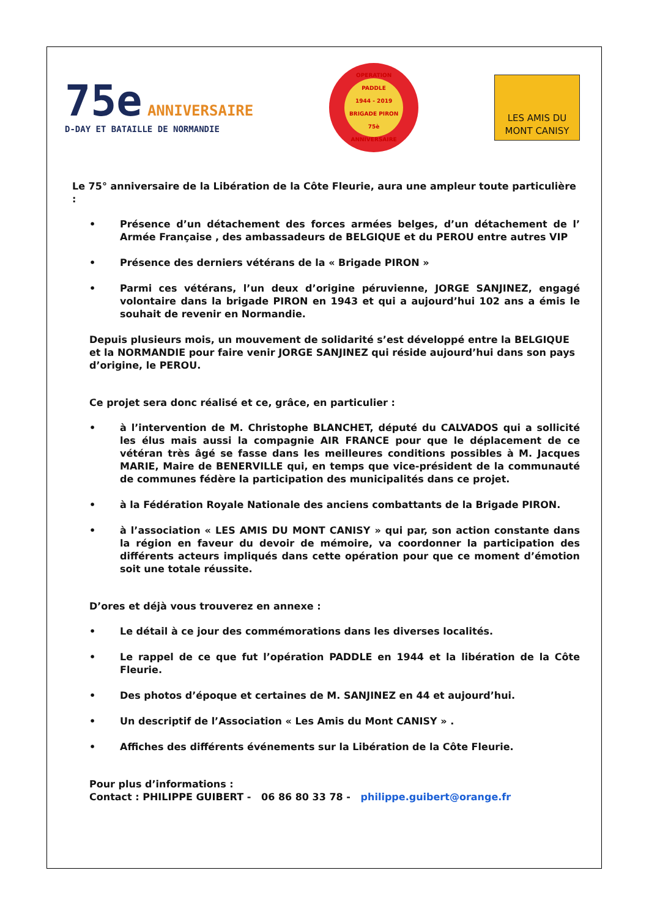75e ANNIVERSAIRE
D-DAY ET BATAILLE DE NORMANDIE
OPERATION PADDLE
1944 - 2019
BRIGADE PIRON
75è ANNIVERSAIRE
LES AMIS DU
MONT CANISY
Le 75° anniversaire de la Libération de la Côte Fleurie, aura une ampleur toute particulière :
• Présence d’un détachement des forces armées belges, d’un détachement de l’ Armée Française , des ambassadeurs de BELGIQUE et du PEROU entre autres VIP
• Présence des derniers vétérans de la « Brigade PIRON »
• Parmi ces vétérans, l’un deux d’origine péruvienne, JORGE SANJINEZ, engagé volontaire dans la brigade PIRON en 1943 et qui a aujourd’hui 102 ans a émis le souhait de revenir en Normandie.
Depuis plusieurs mois, un mouvement de solidarité s’est développé entre la BELGIQUE et la NORMANDIE pour faire venir JORGE SANJINEZ qui réside aujourd’hui dans son pays d’origine, le PEROU.
Ce projet sera donc réalisé et ce, grâce, en particulier :
• à l’intervention de M. Christophe BLANCHET, député du CALVADOS qui a sollicité les élus mais aussi la compagnie AIR FRANCE pour que le déplacement de ce vétéran très âgé se fasse dans les meilleures conditions possibles à M. Jacques MARIE, Maire de BENERVILLE qui, en temps que vice-président de la communauté de communes fédère la participation des municipalités dans ce projet.
• à la Fédération Royale Nationale des anciens combattants de la Brigade PIRON.
• à l’association « LES AMIS DU MONT CANISY » qui par, son action constante dans la région en faveur du devoir de mémoire, va coordonner la participation des différents acteurs impliqués dans cette opération pour que ce moment d’émotion soit une totale réussite.
D’ores et déjà vous trouverez en annexe :
• Le détail à ce jour des commémorations dans les diverses localités.
• Le rappel de ce que fut l’opération PADDLE en 1944 et la libération de la Côte Fleurie.
• Des photos d’époque et certaines de M. SANJINEZ en 44 et aujourd’hui.
• Un descriptif de l’Association « Les Amis du Mont CANISY » .
• Affiches des différents événements sur la Libération de la Côte Fleurie.
Pour plus d’informations :
Contact : PHILIPPE GUIBERT - 06 86 80 33 78 - philippe.guibert@orange.fr